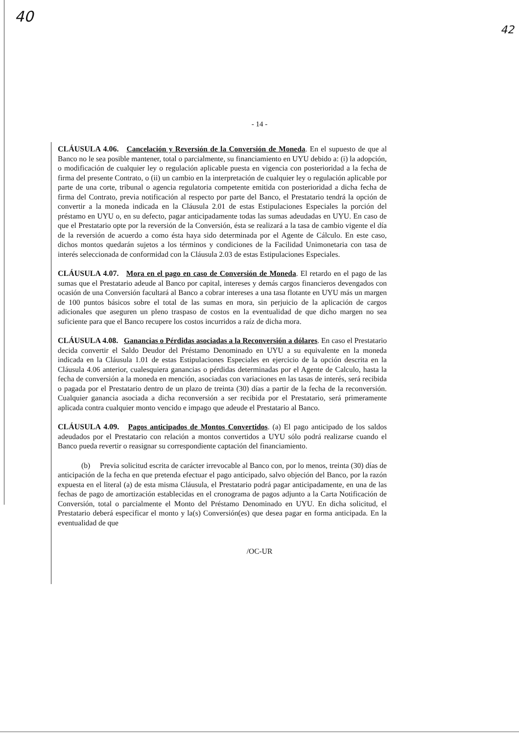40
42
- 14 -
CLÁUSULA 4.06. Cancelación y Reversión de la Conversión de Moneda. En el supuesto de que al Banco no le sea posible mantener, total o parcialmente, su financiamiento en UYU debido a: (i) la adopción, o modificación de cualquier ley o regulación aplicable puesta en vigencia con posterioridad a la fecha de firma del presente Contrato, o (ii) un cambio en la interpretación de cualquier ley o regulación aplicable por parte de una corte, tribunal o agencia regulatoria competente emitida con posterioridad a dicha fecha de firma del Contrato, previa notificación al respecto por parte del Banco, el Prestatario tendrá la opción de convertir a la moneda indicada en la Cláusula 2.01 de estas Estipulaciones Especiales la porción del préstamo en UYU o, en su defecto, pagar anticipadamente todas las sumas adeudadas en UYU. En caso de que el Prestatario opte por la reversión de la Conversión, ésta se realizará a la tasa de cambio vigente el día de la reversión de acuerdo a como ésta haya sido determinada por el Agente de Cálculo. En este caso, dichos montos quedarán sujetos a los términos y condiciones de la Facilidad Unimonetaria con tasa de interés seleccionada de conformidad con la Cláusula 2.03 de estas Estipulaciones Especiales.
CLÁUSULA 4.07. Mora en el pago en caso de Conversión de Moneda. El retardo en el pago de las sumas que el Prestatario adeude al Banco por capital, intereses y demás cargos financieros devengados con ocasión de una Conversión facultará al Banco a cobrar intereses a una tasa flotante en UYU más un margen de 100 puntos básicos sobre el total de las sumas en mora, sin perjuicio de la aplicación de cargos adicionales que aseguren un pleno traspaso de costos en la eventualidad de que dicho margen no sea suficiente para que el Banco recupere los costos incurridos a raíz de dicha mora.
CLÁUSULA 4.08. Ganancias o Pérdidas asociadas a la Reconversión a dólares. En caso el Prestatario decida convertir el Saldo Deudor del Préstamo Denominado en UYU a su equivalente en la moneda indicada en la Cláusula 1.01 de estas Estipulaciones Especiales en ejercicio de la opción descrita en la Cláusula 4.06 anterior, cualesquiera ganancias o pérdidas determinadas por el Agente de Calculo, hasta la fecha de conversión a la moneda en mención, asociadas con variaciones en las tasas de interés, será recibida o pagada por el Prestatario dentro de un plazo de treinta (30) días a partir de la fecha de la reconversión. Cualquier ganancia asociada a dicha reconversión a ser recibida por el Prestatario, será primeramente aplicada contra cualquier monto vencido e impago que adeude el Prestatario al Banco.
CLÁUSULA 4.09. Pagos anticipados de Montos Convertidos. (a) El pago anticipado de los saldos adeudados por el Prestatario con relación a montos convertidos a UYU sólo podrá realizarse cuando el Banco pueda revertir o reasignar su correspondiente captación del financiamiento.
(b) Previa solicitud escrita de carácter irrevocable al Banco con, por lo menos, treinta (30) días de anticipación de la fecha en que pretenda efectuar el pago anticipado, salvo objeción del Banco, por la razón expuesta en el literal (a) de esta misma Cláusula, el Prestatario podrá pagar anticipadamente, en una de las fechas de pago de amortización establecidas en el cronograma de pagos adjunto a la Carta Notificación de Conversión, total o parcialmente el Monto del Préstamo Denominado en UYU. En dicha solicitud, el Prestatario deberá especificar el monto y la(s) Conversión(es) que desea pagar en forma anticipada. En la eventualidad de que
/OC-UR